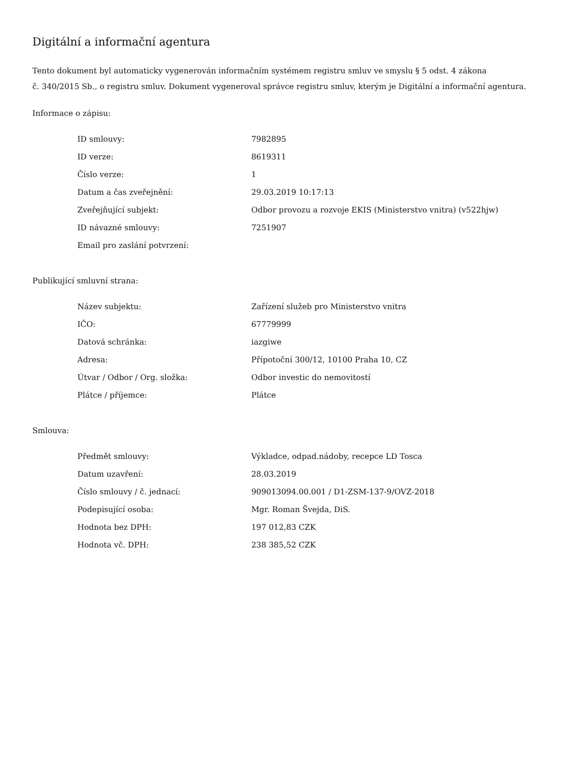Digitální a informační agentura
Tento dokument byl automaticky vygenerován informačním systémem registru smluv ve smyslu § 5 odst. 4 zákona
č. 340/2015 Sb., o registru smluv. Dokument vygeneroval správce registru smluv, kterým je Digitální a informační agentura.
Informace o zápisu:
| ID smlouvy: | 7982895 |
| ID verze: | 8619311 |
| Číslo verze: | 1 |
| Datum a čas zveřejnění: | 29.03.2019 10:17:13 |
| Zveřejňující subjekt: | Odbor provozu a rozvoje EKIS (Ministerstvo vnitra) (v522hjw) |
| ID návazné smlouvy: | 7251907 |
| Email pro zaslání potvrzení: | |
Publikující smluvní strana:
| Název subjektu: | Zařízení služeb pro Ministerstvo vnitra |
| IČO: | 67779999 |
| Datová schránka: | iazgiwe |
| Adresa: | Přípotoční 300/12, 10100 Praha 10, CZ |
| Útvar / Odbor / Org. složka: | Odbor investic do nemovitostí |
| Plátce / příjemce: | Plátce |
Smlouva:
| Předmět smlouvy: | Výkladce, odpad.nádoby, recepce LD Tosca |
| Datum uzavření: | 28.03.2019 |
| Číslo smlouvy / č. jednací: | 909013094.00.001 / D1-ZSM-137-9/OVZ-2018 |
| Podepisující osoba: | Mgr. Roman Švejda, DiS. |
| Hodnota bez DPH: | 197 012,83 CZK |
| Hodnota vč. DPH: | 238 385,52 CZK |